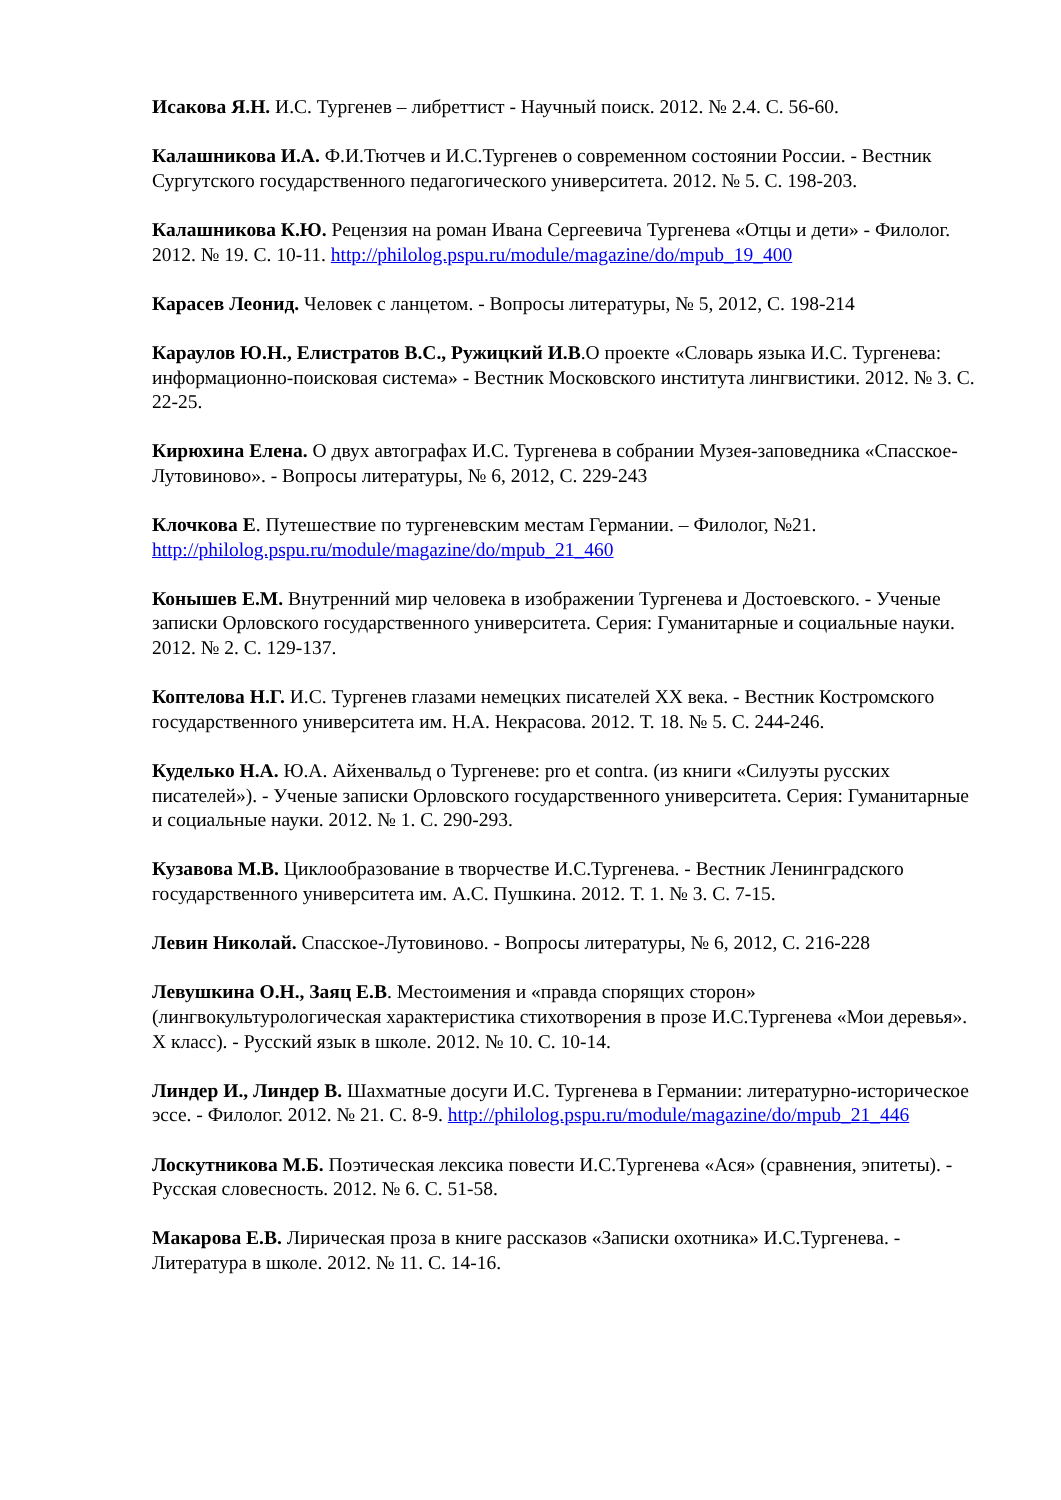Исакова Я.Н. И.С. Тургенев – либреттист - Научный поиск. 2012. № 2.4. С. 56-60.
Калашникова И.А. Ф.И.Тютчев и И.С.Тургенев о современном состоянии России. - Вестник Сургутского государственного педагогического университета. 2012. № 5. С. 198-203.
Калашникова К.Ю. Рецензия на роман Ивана Сергеевича Тургенева «Отцы и дети» - Филолог. 2012. № 19. С. 10-11. http://philolog.pspu.ru/module/magazine/do/mpub_19_400
Карасев Леонид. Человек с ланцетом. - Вопросы литературы, № 5, 2012, С. 198-214
Караулов Ю.Н., Елистратов В.С., Ружицкий И.В.О проекте «Словарь языка И.С. Тургенева: информационно-поисковая система» - Вестник Московского института лингвистики. 2012. № 3. С. 22-25.
Кирюхина Елена. О двух автографах И.С. Тургенева в собрании Музея-заповедника «Спасское-Лутовиново». - Вопросы литературы, № 6, 2012, С. 229-243
Клочкова Е. Путешествие по тургеневским местам Германии. – Филолог, №21. http://philolog.pspu.ru/module/magazine/do/mpub_21_460
Конышев Е.М. Внутренний мир человека в изображении Тургенева и Достоевского. - Ученые записки Орловского государственного университета. Серия: Гуманитарные и социальные науки. 2012. № 2. С. 129-137.
Коптелова Н.Г. И.С. Тургенев глазами немецких писателей XX века. - Вестник Костромского государственного университета им. Н.А. Некрасова. 2012. Т. 18. № 5. С. 244-246.
Куделько Н.А. Ю.А. Айхенвальд о Тургеневе: pro et contra. (из книги «Силуэты русских писателей»). - Ученые записки Орловского государственного университета. Серия: Гуманитарные и социальные науки. 2012. № 1. С. 290-293.
Кузавова М.В. Циклообразование в творчестве И.С.Тургенева. - Вестник Ленинградского государственного университета им. А.С. Пушкина. 2012. Т. 1. № 3. С. 7-15.
Левин Николай. Спасское-Лутовиново. - Вопросы литературы, № 6, 2012, С. 216-228
Левушкина О.Н., Заяц Е.В. Местоимения и «правда спорящих сторон» (лингвокультурологическая характеристика стихотворения в прозе И.С.Тургенева «Мои деревья». X класс). - Русский язык в школе. 2012. № 10. С. 10-14.
Линдер И., Линдер В. Шахматные досуги И.С. Тургенева в Германии: литературно-историческое эссе. - Филолог. 2012. № 21. С. 8-9. http://philolog.pspu.ru/module/magazine/do/mpub_21_446
Лоскутникова М.Б. Поэтическая лексика повести И.С.Тургенева «Ася» (сравнения, эпитеты). - Русская словесность. 2012. № 6. С. 51-58.
Макарова Е.В. Лирическая проза в книге рассказов «Записки охотника» И.С.Тургенева. - Литература в школе. 2012. № 11. С. 14-16.